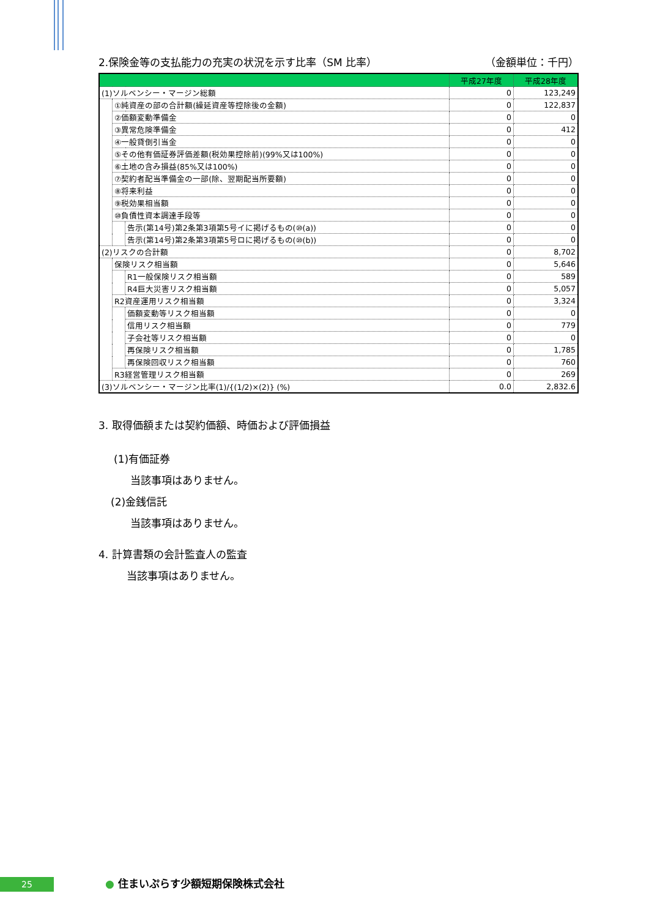2.保険金等の支払能力の充実の状況を示す比率（SM 比率） （金額単位：千円）
| | | | 平成27年度 | 平成28年度 |
| --- | --- | --- | --- | --- |
| (1)ソルベンシー・マージン総額 | | | 0 | 123,249 |
| | ①純資産の部の合計額(繰延資産等控除後の金額) | | 0 | 122,837 |
| | ②価額変動準備金 | | 0 | 0 |
| | ③異常危険準備金 | | 0 | 412 |
| | ④一般貸倒引当金 | | 0 | 0 |
| | ⑤その他有価証券評価差額(税効果控除前)(99%又は100%) | | 0 | 0 |
| | ⑥土地の含み損益(85%又は100%) | | 0 | 0 |
| | ⑦契約者配当準備金の一部(除、翌期配当所要額) | | 0 | 0 |
| | ⑧将来利益 | | 0 | 0 |
| | ⑨税効果相当額 | | 0 | 0 |
| | ⑩負債性資本調達手段等 | | 0 | 0 |
| | | 告示(第14号)第2条第3項第5号イに掲げるもの(⑩(a)) | 0 | 0 |
| | | 告示(第14号)第2条第3項第5号ロに掲げるもの(⑩(b)) | 0 | 0 |
| (2)リスクの合計額 | | | 0 | 8,702 |
| | 保険リスク相当額 | | 0 | 5,646 |
| | | R1一般保険リスク相当額 | 0 | 589 |
| | | R4巨大災害リスク相当額 | 0 | 5,057 |
| | R2資産運用リスク相当額 | | 0 | 3,324 |
| | | 価額変動等リスク相当額 | 0 | 0 |
| | | 信用リスク相当額 | 0 | 779 |
| | | 子会社等リスク相当額 | 0 | 0 |
| | | 再保険リスク相当額 | 0 | 1,785 |
| | | 再保険回収リスク相当額 | 0 | 760 |
| | R3経営管理リスク相当額 | | 0 | 269 |
| (3)ソルベンシー・マージン比率(1)/{(1/2)×(2)} (%) | | | 0.0 | 2,832.6 |
3. 取得価額または契約価額、時価および評価損益
(1)有価証券
当該事項はありません。
(2)金銭信託
当該事項はありません。
4. 計算書類の会計監査人の監査
当該事項はありません。
25 ● 住まいぷらす少額短期保険株式会社